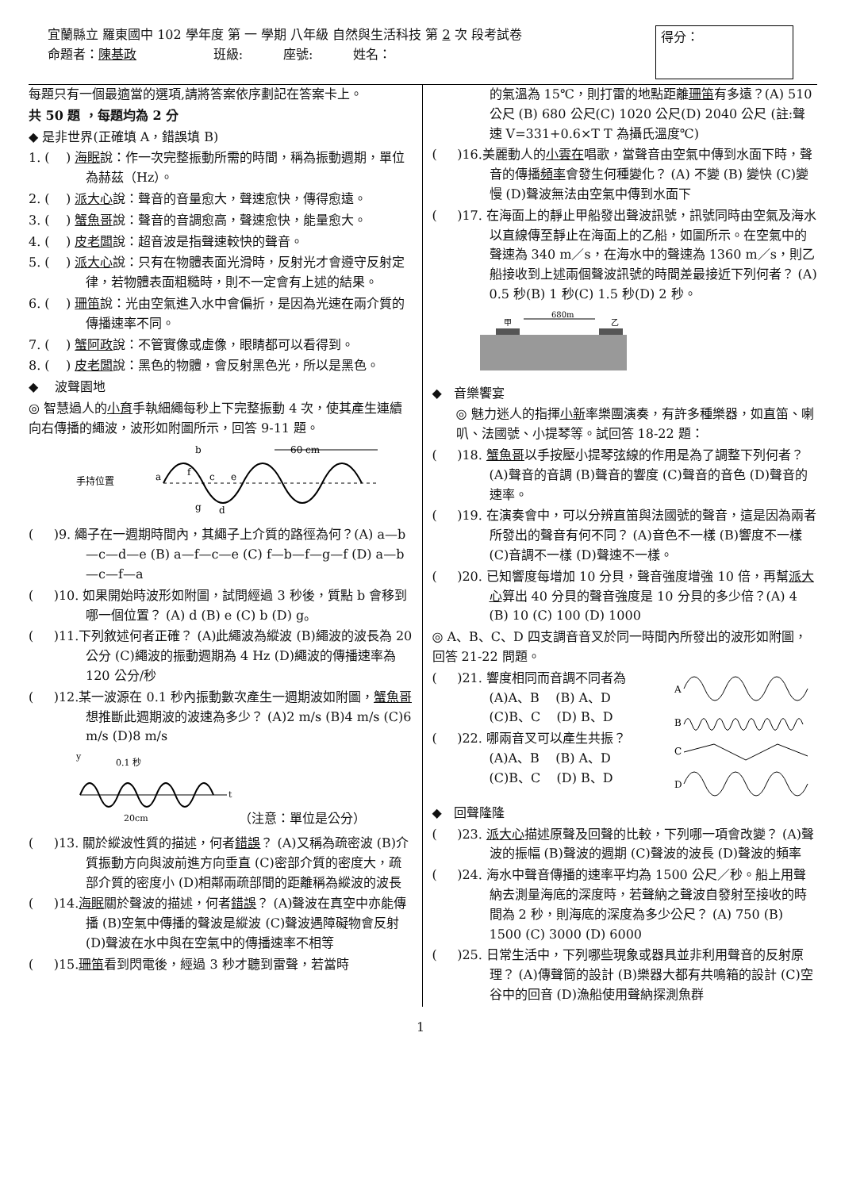宜蘭縣立 羅東國中 102 學年度 第 一 學期 八年級 自然與生活科技 第 2 次 段考試卷
命題者：陳基政 班級: 座號: 姓名：
得分：
每題只有一個最適當的選項,請將答案依序劃記在答案卡上。
共 50 題 ，每題均為 2 分
◆ 是非世界(正確填 A，錯誤填 B)
1. ( ) 海眠說：作一次完整振動所需的時間，稱為振動週期，單位為赫茲（Hz）。
2. ( ) 派大心說：聲音的音量愈大，聲速愈快，傳得愈遠。
3. ( ) 蟹魚哥說：聲音的音調愈高，聲速愈快，能量愈大。
4. ( ) 皮老闆說：超音波是指聲速較快的聲音。
5. ( ) 派大心說：只有在物體表面光滑時，反射光才會遵守反射定律，若物體表面粗糙時，則不一定會有上述的結果。
6. ( ) 珊笛說：光由空氣進入水中會偏折，是因為光速在兩介質的傳播速率不同。
7. ( ) 蟹阿政說：不管實像或虛像，眼睛都可以看得到。
8. ( ) 皮老闆說：黑色的物體，會反射黑色光，所以是黑色。
◆ 波聲園地
◎ 智慧過人的小育手執細繩每秒上下完整振動 4 次，使其產生連續向右傳播的繩波，波形如附圖所示，回答 9-11 題。
手持位置
b
60 cm
a
f
c
e
g
d
( )9. 繩子在一週期時間內，其繩子上介質的路徑為何？(A) a—b—c—d—e (B) a—f—c—e (C) f—b—f—g—f (D) a—b—c—f—a
( )10. 如果開始時波形如附圖，試問經過 3 秒後，質點 b 會移到哪一個位置？ (A) d (B) e (C) b (D) g。
( )11.下列敘述何者正確？ (A)此繩波為縱波 (B)繩波的波長為 20 公分 (C)繩波的振動週期為 4 Hz (D)繩波的傳播速率為 120 公分/秒
( )12.某一波源在 0.1 秒內振動數次產生一週期波如附圖，蟹魚哥想推斷此週期波的波速為多少？ (A)2 m/s (B)4 m/s (C)6 m/s (D)8 m/s
y
0.1 秒
t
20cm
（注意：單位是公分）
( )13. 關於縱波性質的描述，何者錯誤？ (A)又稱為疏密波 (B)介質振動方向與波前進方向垂直 (C)密部介質的密度大，疏部介質的密度小 (D)相鄰兩疏部間的距離稱為縱波的波長
( )14.海眠關於聲波的描述，何者錯誤？ (A)聲波在真空中亦能傳播 (B)空氣中傳播的聲波是縱波 (C)聲波遇障礙物會反射 (D)聲波在水中與在空氣中的傳播速率不相等
( )15.珊笛看到閃電後，經過 3 秒才聽到雷聲，若當時
的氣溫為 15℃，則打雷的地點距離珊笛有多遠？(A) 510 公尺 (B) 680 公尺(C) 1020 公尺(D) 2040 公尺 (註:聲速 V=331+0.6×T T 為攝氏溫度℃)
( )16.美麗動人的小雲在唱歌，當聲音由空氣中傳到水面下時，聲音的傳播頻率會發生何種變化？ (A) 不變 (B) 變快 (C)變慢 (D)聲波無法由空氣中傳到水面下
( )17. 在海面上的靜止甲船發出聲波訊號，訊號同時由空氣及海水以直線傳至靜止在海面上的乙船，如圖所示。在空氣中的聲速為 340 m／s，在海水中的聲速為 1360 m／s，則乙船接收到上述兩個聲波訊號的時間差最接近下列何者？ (A) 0.5 秒(B) 1 秒(C) 1.5 秒(D) 2 秒。
680m
甲
乙
◆ 音樂饗宴
◎ 魅力迷人的指揮小新率樂團演奏，有許多種樂器，如直笛、喇叭、法國號、小提琴等。試回答 18-22 題：
( )18. 蟹魚哥以手按壓小提琴弦線的作用是為了調整下列何者？ (A)聲音的音調 (B)聲音的響度 (C)聲音的音色 (D)聲音的速率。
( )19. 在演奏會中，可以分辨直笛與法國號的聲音，這是因為兩者所發出的聲音有何不同？ (A)音色不一樣 (B)響度不一樣 (C)音調不一樣 (D)聲速不一樣。
( )20. 已知響度每增加 10 分貝，聲音強度增強 10 倍，再幫派大心算出 40 分貝的聲音強度是 10 分貝的多少倍？(A) 4 (B) 10 (C) 100 (D) 1000
◎ A、B、C、D 四支調音音叉於同一時間內所發出的波形如附圖，回答 21-22 問題。
( )21. 響度相同而音調不同者為
(A)A、B (B) A、D
(C)B、C (D) B、D
( )22. 哪兩音叉可以產生共振？
(A)A、B (B) A、D
(C)B、C (D) B、D
A
B
C
D
◆ 回聲隆隆
( )23. 派大心描述原聲及回聲的比較，下列哪一項會改變？ (A)聲波的振幅 (B)聲波的週期 (C)聲波的波長 (D)聲波的頻率
( )24. 海水中聲音傳播的速率平均為 1500 公尺／秒。船上用聲納去測量海底的深度時，若聲納之聲波自發射至接收的時間為 2 秒，則海底的深度為多少公尺？ (A) 750 (B) 1500 (C) 3000 (D) 6000
( )25. 日常生活中，下列哪些現象或器具並非利用聲音的反射原理？ (A)傳聲筒的設計 (B)樂器大都有共鳴箱的設計 (C)空谷中的回音 (D)漁船使用聲納探測魚群
1